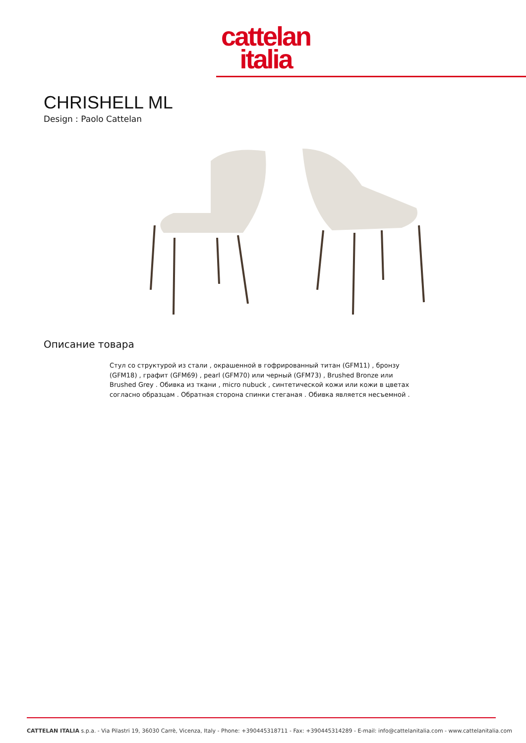cattelan
italia
CHRISHELL ML
Design : Paolo Cattelan
Описание товара
Стул со структурой из стали , окрашенной в гофрированный титан (GFM11) , бронзу (GFM18) , графит (GFM69) , pearl (GFM70) или черный (GFM73) , Brushed Bronze или Brushed Grey . Обивка из ткани , micro nubuck , синтетической кожи или кожи в цветах согласно образцам . Обратная сторона спинки стеганая . Обивка является несъемной .
CATTELAN ITALIA s.p.a. - Via Pilastri 19, 36030 Carrè, Vicenza, Italy - Phone: +390445318711 - Fax: +390445314289 - E-mail: info@cattelanitalia.com - www.cattelanitalia.com